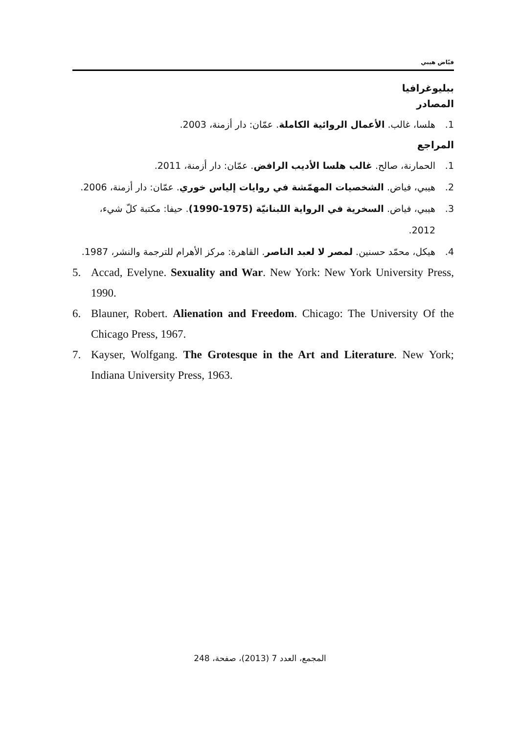فيّاض هيبي
ببليوغرافيا
المصادر
1. هلسا، غالب. الأعمال الروائية الكاملة. عمّان: دار أزمنة، 2003.
المراجع
1. الحمارنة، صالح. غالب هلسا الأديب الرافض. عمّان: دار أزمنة، 2011.
2. هيبي، فياض. الشخصيات المهمّشة في روايات إلياس خوري. عمّان: دار أزمنة، 2006.
3. هيبي، فياض. السخرية في الرواية اللبنانيّة (1975-1990). حيفا: مكتبة كلّ شيء، 2012.
4. هيكل، محمّد حسنين. لمصر لا لعبد الناصر. القاهرة: مركز الأهرام للترجمة والنشر، 1987.
5. Accad, Evelyne. Sexuality and War. New York: New York University Press, 1990.
6. Blauner, Robert. Alienation and Freedom. Chicago: The University Of the Chicago Press, 1967.
7. Kayser, Wolfgang. The Grotesque in the Art and Literature. New York; Indiana University Press, 1963.
المجمع، العدد 7 (2013)، صفحة، 248